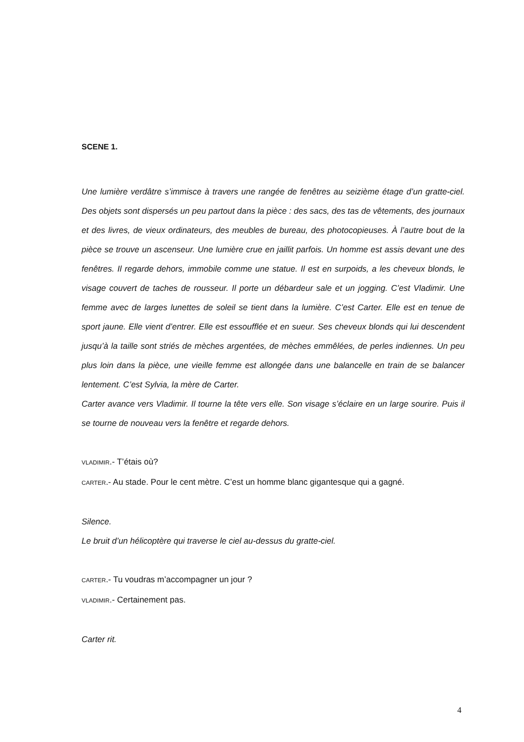SCENE 1.
Une lumière verdâtre s’immisce à travers une rangée de fenêtres au seizième étage d’un gratte-ciel. Des objets sont dispersés un peu partout dans la pièce : des sacs, des tas de vêtements, des journaux et des livres, de vieux ordinateurs, des meubles de bureau, des photocopieuses. À l’autre bout de la pièce se trouve un ascenseur. Une lumière crue en jaillit parfois. Un homme est assis devant une des fenêtres. Il regarde dehors, immobile comme une statue. Il est en surpoids, a les cheveux blonds, le visage couvert de taches de rousseur. Il porte un débardeur sale et un jogging. C’est Vladimir. Une femme avec de larges lunettes de soleil se tient dans la lumière. C’est Carter. Elle est en tenue de sport jaune. Elle vient d’entrer. Elle est essoufflée et en sueur. Ses cheveux blonds qui lui descendent jusqu’à la taille sont striés de mèches argentées, de mèches emmêlées, de perles indiennes. Un peu plus loin dans la pièce, une vieille femme est allongée dans une balancelle en train de se balancer lentement. C’est Sylvia, la mère de Carter.
Carter avance vers Vladimir. Il tourne la tête vers elle. Son visage s’éclaire en un large sourire. Puis il se tourne de nouveau vers la fenêtre et regarde dehors.
VLADIMIR.- T’étais où?
CARTER.- Au stade. Pour le cent mètre. C’est un homme blanc gigantesque qui a gagné.
Silence.
Le bruit d’un hélicoptère qui traverse le ciel au-dessus du gratte-ciel.
CARTER.- Tu voudras m’accompagner un jour ?
VLADIMIR.- Certainement pas.
Carter rit.
4